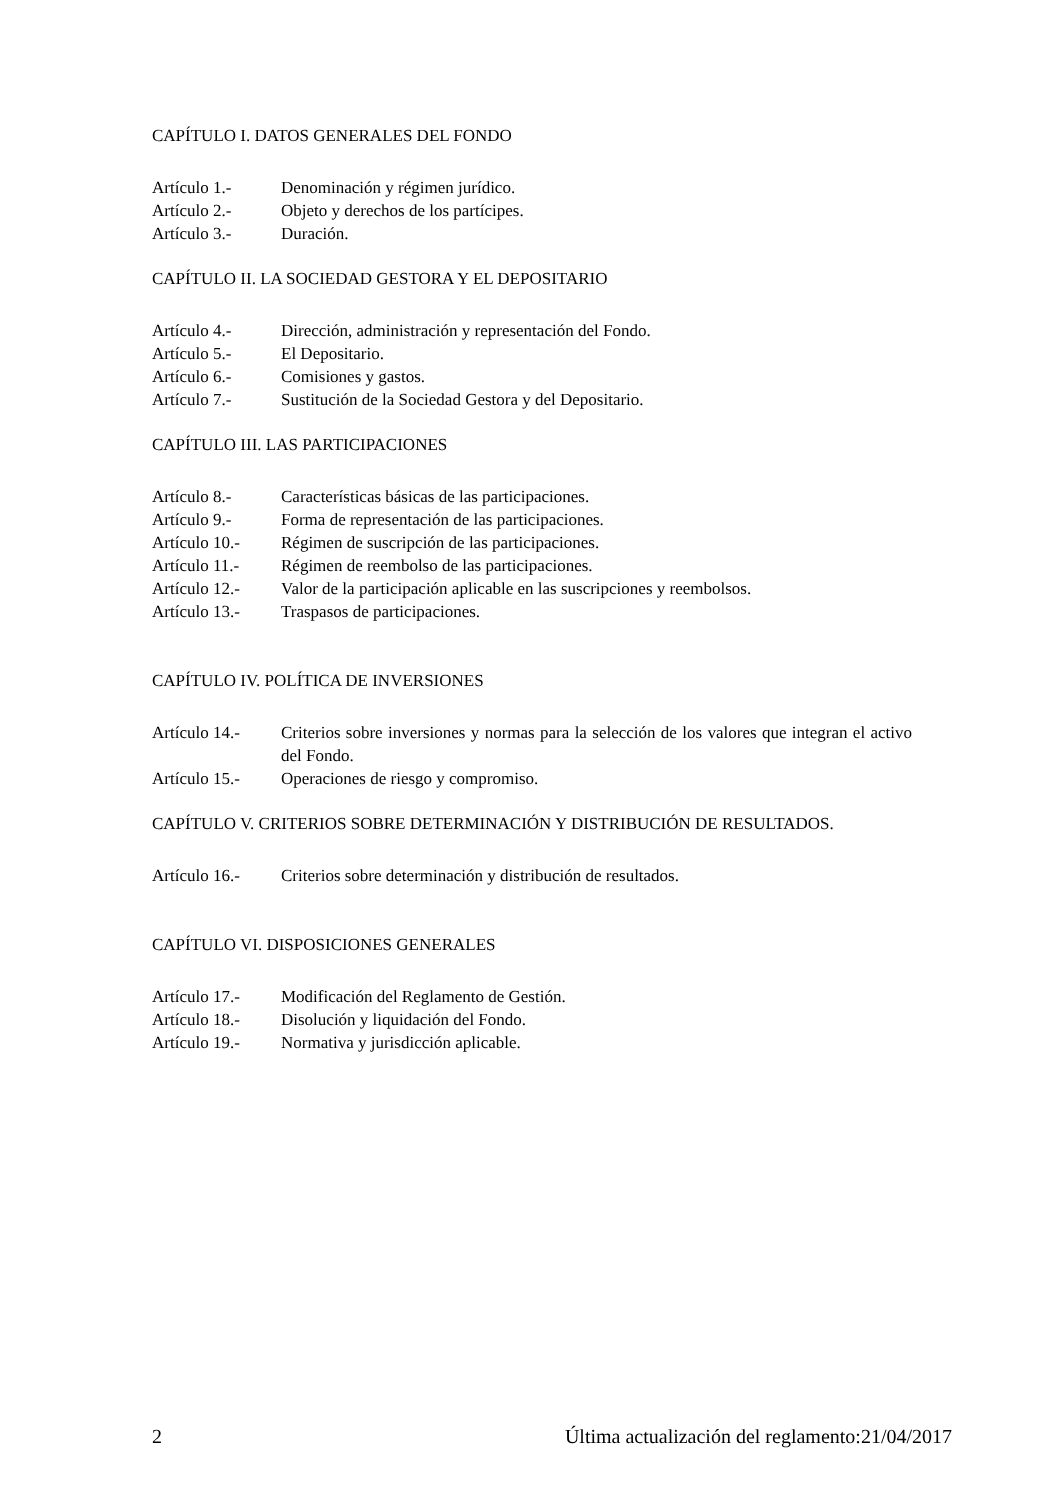CAPÍTULO I. DATOS GENERALES DEL FONDO
Artículo 1.- Denominación y régimen jurídico.
Artículo 2.- Objeto y derechos de los partícipes.
Artículo 3.- Duración.
CAPÍTULO II. LA SOCIEDAD GESTORA Y EL DEPOSITARIO
Artículo 4.- Dirección, administración y representación del Fondo.
Artículo 5.- El Depositario.
Artículo 6.- Comisiones y gastos.
Artículo 7.- Sustitución de la Sociedad Gestora y del Depositario.
CAPÍTULO III. LAS PARTICIPACIONES
Artículo 8.- Características básicas de las participaciones.
Artículo 9.- Forma de representación de las participaciones.
Artículo 10.- Régimen de suscripción de las participaciones.
Artículo 11.- Régimen de reembolso de las participaciones.
Artículo 12.- Valor de la participación aplicable en las suscripciones y reembolsos.
Artículo 13.- Traspasos de participaciones.
CAPÍTULO IV. POLÍTICA DE INVERSIONES
Artículo 14.- Criterios sobre inversiones y normas para la selección de los valores que integran el activo del Fondo.
Artículo 15.- Operaciones de riesgo y compromiso.
CAPÍTULO V. CRITERIOS SOBRE DETERMINACIÓN Y DISTRIBUCIÓN DE RESULTADOS.
Artículo 16.- Criterios sobre determinación y distribución de resultados.
CAPÍTULO VI. DISPOSICIONES GENERALES
Artículo 17.- Modificación del Reglamento de Gestión.
Artículo 18.- Disolución y liquidación del Fondo.
Artículo 19.- Normativa y jurisdicción aplicable.
2 Última actualización del reglamento:21/04/2017